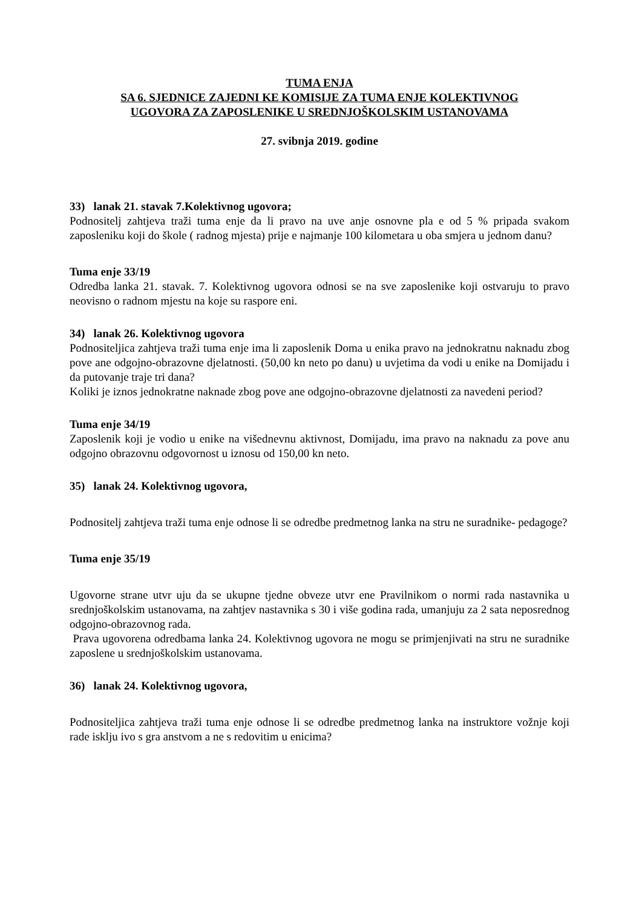TUMA ENJA
SA 6. SJEDNICE ZAJEDNI KE KOMISIJE ZA TUMA ENJE KOLEKTIVNOG
UGOVORA ZA ZAPOSLENIKE U SREDNJOŠKOLSKIM USTANOVAMA
27. svibnja 2019. godine
33) lanak 21. stavak 7.Kolektivnog ugovora;
Podnositelj zahtjeva traži tuma enje da li pravo na uve anje osnovne pla e od 5 % pripada svakom zaposleniku koji do škole ( radnog mjesta) prije e najmanje 100 kilometara u oba smjera u jednom danu?
Tuma enje 33/19
Odredba lanka 21. stavak. 7. Kolektivnog ugovora odnosi se na sve zaposlenike koji ostvaruju to pravo neovisno o radnom mjestu na koje su raspore eni.
34) lanak 26. Kolektivnog ugovora
Podnositeljica zahtjeva traži tuma enje ima li zaposlenik Doma u enika pravo na jednokratnu naknadu zbog pove ane odgojno-obrazovne djelatnosti. (50,00 kn neto po danu) u uvjetima da vodi u enike na Domijadu i da putovanje traje tri dana?
Koliki je iznos jednokratne naknade zbog pove ane odgojno-obrazovne djelatnosti za navedeni period?
Tuma enje 34/19
Zaposlenik koji je vodio u enike na višednevnu aktivnost, Domijadu, ima pravo na naknadu za pove anu odgojno obrazovnu odgovornost u iznosu od 150,00 kn neto.
35) lanak 24. Kolektivnog ugovora,
Podnositelj zahtjeva traži tuma enje odnose li se odredbe predmetnog lanka na stru ne suradnike- pedagoge?
Tuma enje 35/19
Ugovorne strane utvr uju da se ukupne tjedne obveze utvr ene Pravilnikom o normi rada nastavnika u srednjoškolskim ustanovama, na zahtjev nastavnika s 30 i više godina rada, umanjuju za 2 sata neposrednog odgojno-obrazovnog rada.
Prava ugovorena odredbama lanka 24. Kolektivnog ugovora ne mogu se primjenjivati na stru ne suradnike zaposlene u srednjoškolskim ustanovama.
36) lanak 24. Kolektivnog ugovora,
Podnositeljica zahtjeva traži tuma enje odnose li se odredbe predmetnog lanka na instruktore vožnje koji rade isklju ivo s gra anstvom a ne s redovitim u enicima?